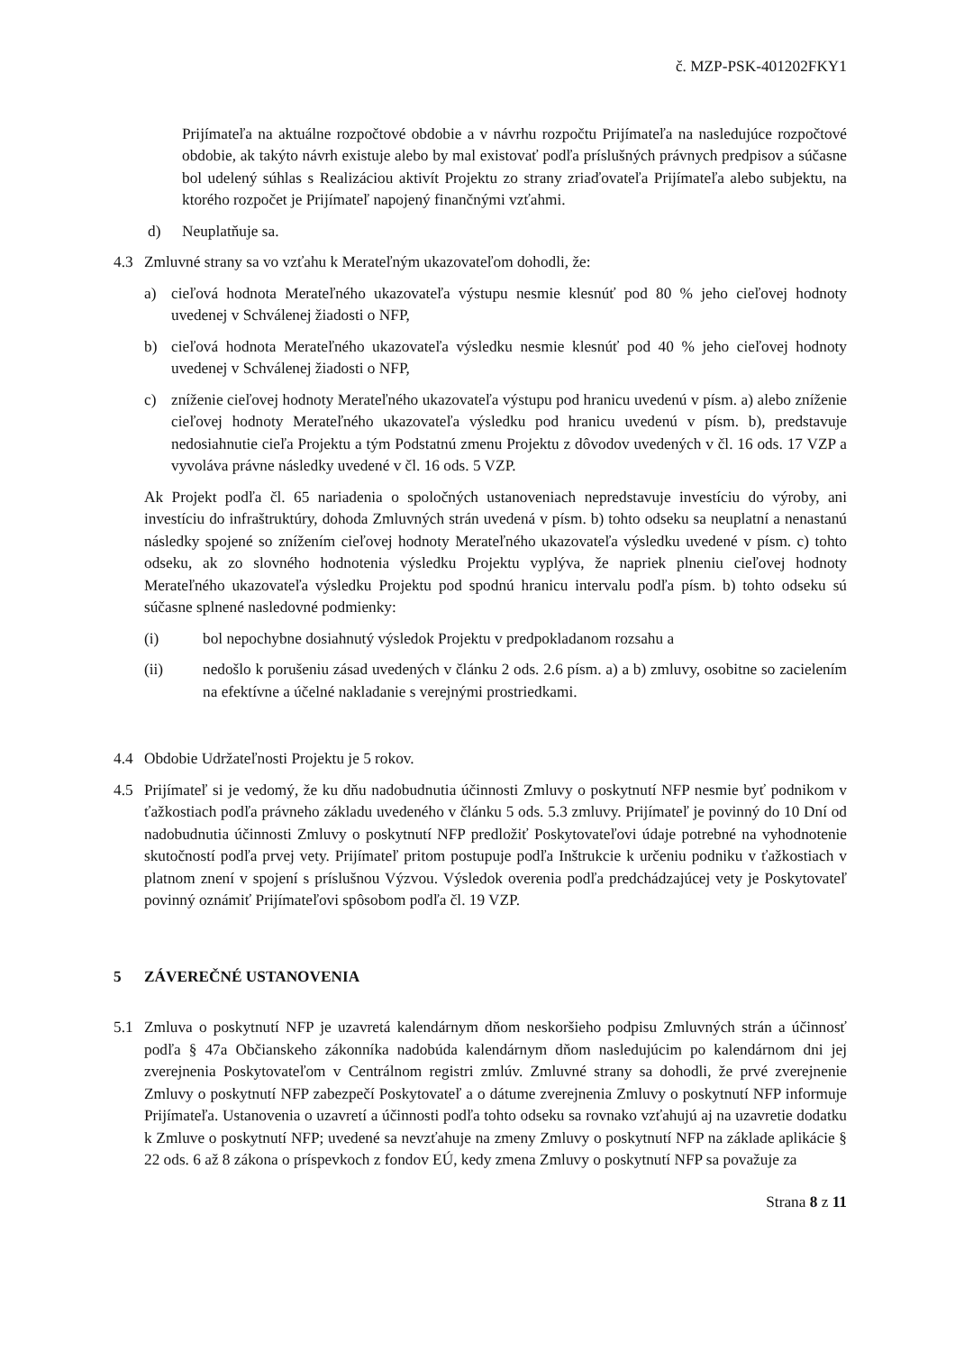č. MZP-PSK-401202FKY1
Prijímateľa na aktuálne rozpočtové obdobie a v návrhu rozpočtu Prijímateľa na nasledujúce rozpočtové obdobie, ak takýto návrh existuje alebo by mal existovať podľa príslušných právnych predpisov a súčasne bol udelený súhlas s Realizáciou aktivít Projektu zo strany zriaďovateľa Prijímateľa alebo subjektu, na ktorého rozpočet je Prijímateľ napojený finančnými vzťahmi.
d) Neuplatňuje sa.
4.3 Zmluvné strany sa vo vzťahu k Merateľným ukazovateľom dohodli, že:
a) cieľová hodnota Merateľného ukazovateľa výstupu nesmie klesnúť pod 80 % jeho cieľovej hodnoty uvedenej v Schválenej žiadosti o NFP,
b) cieľová hodnota Merateľného ukazovateľa výsledku nesmie klesnúť pod 40 % jeho cieľovej hodnoty uvedenej v Schválenej žiadosti o NFP,
c) zníženie cieľovej hodnoty Merateľného ukazovateľa výstupu pod hranicu uvedenú v písm. a) alebo zníženie cieľovej hodnoty Merateľného ukazovateľa výsledku pod hranicu uvedenú v písm. b), predstavuje nedosiahnutie cieľa Projektu a tým Podstatnú zmenu Projektu z dôvodov uvedených v čl. 16 ods. 17 VZP a vyvoláva právne následky uvedené v čl. 16 ods. 5 VZP.
Ak Projekt podľa čl. 65 nariadenia o spoločných ustanoveniach nepredstavuje investíciu do výroby, ani investíciu do infraštruktúry, dohoda Zmluvných strán uvedená v písm. b) tohto odseku sa neuplatní a nenastanú následky spojené so znížením cieľovej hodnoty Merateľného ukazovateľa výsledku uvedené v písm. c) tohto odseku, ak zo slovného hodnotenia výsledku Projektu vyplýva, že napriek plneniu cieľovej hodnoty Merateľného ukazovateľa výsledku Projektu pod spodnú hranicu intervalu podľa písm. b) tohto odseku sú súčasne splnené nasledovné podmienky:
(i) bol nepochybne dosiahnutý výsledok Projektu v predpokladanom rozsahu a
(ii) nedošlo k porušeniu zásad uvedených v článku 2 ods. 2.6 písm. a) a b) zmluvy, osobitne so zacielením na efektívne a účelné nakladanie s verejnými prostriedkami.
4.4 Obdobie Udržateľnosti Projektu je 5 rokov.
4.5 Prijímateľ si je vedomý, že ku dňu nadobudnutia účinnosti Zmluvy o poskytnutí NFP nesmie byť podnikom v ťažkostiach podľa právneho základu uvedeného v článku 5 ods. 5.3 zmluvy. Prijímateľ je povinný do 10 Dní od nadobudnutia účinnosti Zmluvy o poskytnutí NFP predložiť Poskytovateľovi údaje potrebné na vyhodnotenie skutočností podľa prvej vety. Prijímateľ pritom postupuje podľa Inštrukcie k určeniu podniku v ťažkostiach v platnom znení v spojení s príslušnou Výzvou. Výsledok overenia podľa predchádzajúcej vety je Poskytovateľ povinný oznámiť Prijímateľovi spôsobom podľa čl. 19 VZP.
5 ZÁVEREČNÉ USTANOVENIA
5.1 Zmluva o poskytnutí NFP je uzavretá kalendárnym dňom neskoršieho podpisu Zmluvných strán a účinnosť podľa § 47a Občianskeho zákonníka nadobúda kalendárnym dňom nasledujúcim po kalendárnom dni jej zverejnenia Poskytovateľom v Centrálnom registri zmlúv. Zmluvné strany sa dohodli, že prvé zverejnenie Zmluvy o poskytnutí NFP zabezpečí Poskytovateľ a o dátume zverejnenia Zmluvy o poskytnutí NFP informuje Prijímateľa. Ustanovenia o uzavretí a účinnosti podľa tohto odseku sa rovnako vzťahujú aj na uzavretie dodatku k Zmluve o poskytnutí NFP; uvedené sa nevzťahuje na zmeny Zmluvy o poskytnutí NFP na základe aplikácie § 22 ods. 6 až 8 zákona o príspevkoch z fondov EÚ, kedy zmena Zmluvy o poskytnutí NFP sa považuje za
Strana 8 z 11